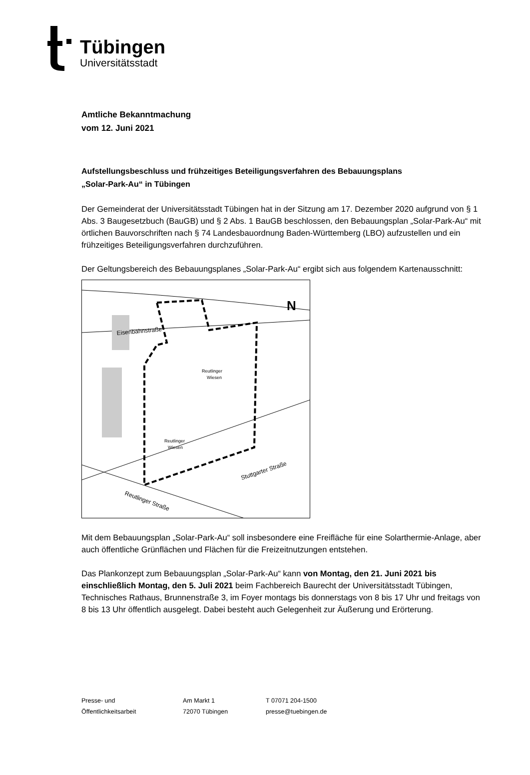Tübingen
Universitätsstadt
Amtliche Bekanntmachung
vom 12. Juni 2021
Aufstellungsbeschluss und frühzeitiges Beteiligungsverfahren des Bebauungsplans
„Solar-Park-Au“ in Tübingen
Der Gemeinderat der Universitätsstadt Tübingen hat in der Sitzung am 17. Dezember 2020 aufgrund von § 1 Abs. 3 Baugesetzbuch (BauGB) und § 2 Abs. 1 BauGB beschlossen, den Bebauungsplan „Solar-Park-Au“ mit örtlichen Bauvorschriften nach § 74 Landesbauordnung Baden-Württemberg (LBO) aufzustellen und ein frühzeitiges Beteiligungsverfahren durchzuführen.
Der Geltungsbereich des Bebauungsplanes „Solar-Park-Au“ ergibt sich aus folgendem Kartenausschnitt:
N
Eisenbahnstraße
Reutlinger
Wiesen
Reutlinger
Wiesen
Stuttgarter Straße
Reutlinger Straße
Mit dem Bebauungsplan „Solar-Park-Au“ soll insbesondere eine Freifläche für eine Solarthermie-Anlage, aber auch öffentliche Grünflächen und Flächen für die Freizeitnutzungen entstehen.
Das Plankonzept zum Bebauungsplan „Solar-Park-Au“ kann von Montag, den 21. Juni 2021 bis einschließlich Montag, den 5. Juli 2021 beim Fachbereich Baurecht der Universitätsstadt Tübingen, Technisches Rathaus, Brunnenstraße 3, im Foyer montags bis donnerstags von 8 bis 17 Uhr und freitags von 8 bis 13 Uhr öffentlich ausgelegt. Dabei besteht auch Gelegenheit zur Äußerung und Erörterung.
Presse- und
Öffentlichkeitsarbeit
Am Markt 1
72070 Tübingen
T 07071 204-1500
presse@tuebingen.de